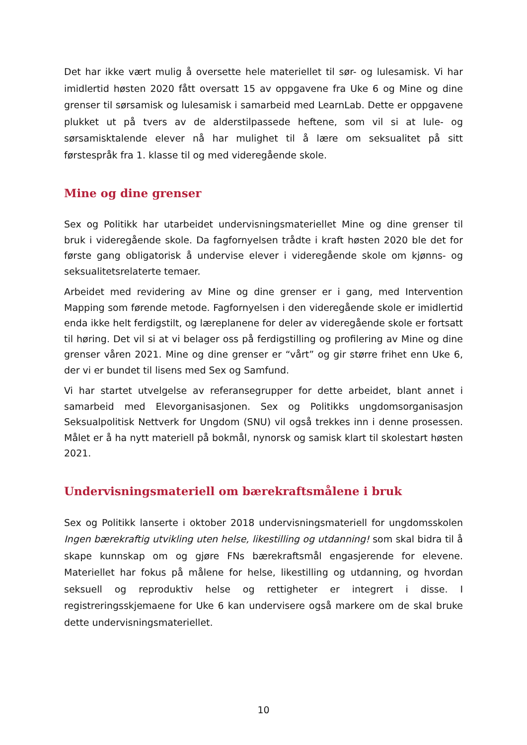Det har ikke vært mulig å oversette hele materiellet til sør- og lulesamisk. Vi har imidlertid høsten 2020 fått oversatt 15 av oppgavene fra Uke 6 og Mine og dine grenser til sørsamisk og lulesamisk i samarbeid med LearnLab. Dette er oppgavene plukket ut på tvers av de alderstilpassede heftene, som vil si at lule- og sørsamisktalende elever nå har mulighet til å lære om seksualitet på sitt førstespråk fra 1. klasse til og med videregående skole.
Mine og dine grenser
Sex og Politikk har utarbeidet undervisningsmateriellet Mine og dine grenser til bruk i videregående skole. Da fagfornyelsen trådte i kraft høsten 2020 ble det for første gang obligatorisk å undervise elever i videregående skole om kjønns- og seksualitetsrelaterte temaer.
Arbeidet med revidering av Mine og dine grenser er i gang, med Intervention Mapping som førende metode. Fagfornyelsen i den videregående skole er imidlertid enda ikke helt ferdigstilt, og læreplanene for deler av videregående skole er fortsatt til høring. Det vil si at vi belager oss på ferdigstilling og profilering av Mine og dine grenser våren 2021. Mine og dine grenser er “vårt” og gir større frihet enn Uke 6, der vi er bundet til lisens med Sex og Samfund.
Vi har startet utvelgelse av referansegrupper for dette arbeidet, blant annet i samarbeid med Elevorganisasjonen. Sex og Politikks ungdomsorganisasjon Seksualpolitisk Nettverk for Ungdom (SNU) vil også trekkes inn i denne prosessen. Målet er å ha nytt materiell på bokmål, nynorsk og samisk klart til skolestart høsten 2021.
Undervisningsmateriell om bærekraftsmålene i bruk
Sex og Politikk lanserte i oktober 2018 undervisningsmateriell for ungdomsskolen Ingen bærekraftig utvikling uten helse, likestilling og utdanning! som skal bidra til å skape kunnskap om og gjøre FNs bærekraftsmål engasjerende for elevene. Materiellet har fokus på målene for helse, likestilling og utdanning, og hvordan seksuell og reproduktiv helse og rettigheter er integrert i disse. I registreringsskjemaene for Uke 6 kan undervisere også markere om de skal bruke dette undervisningsmateriellet.
10